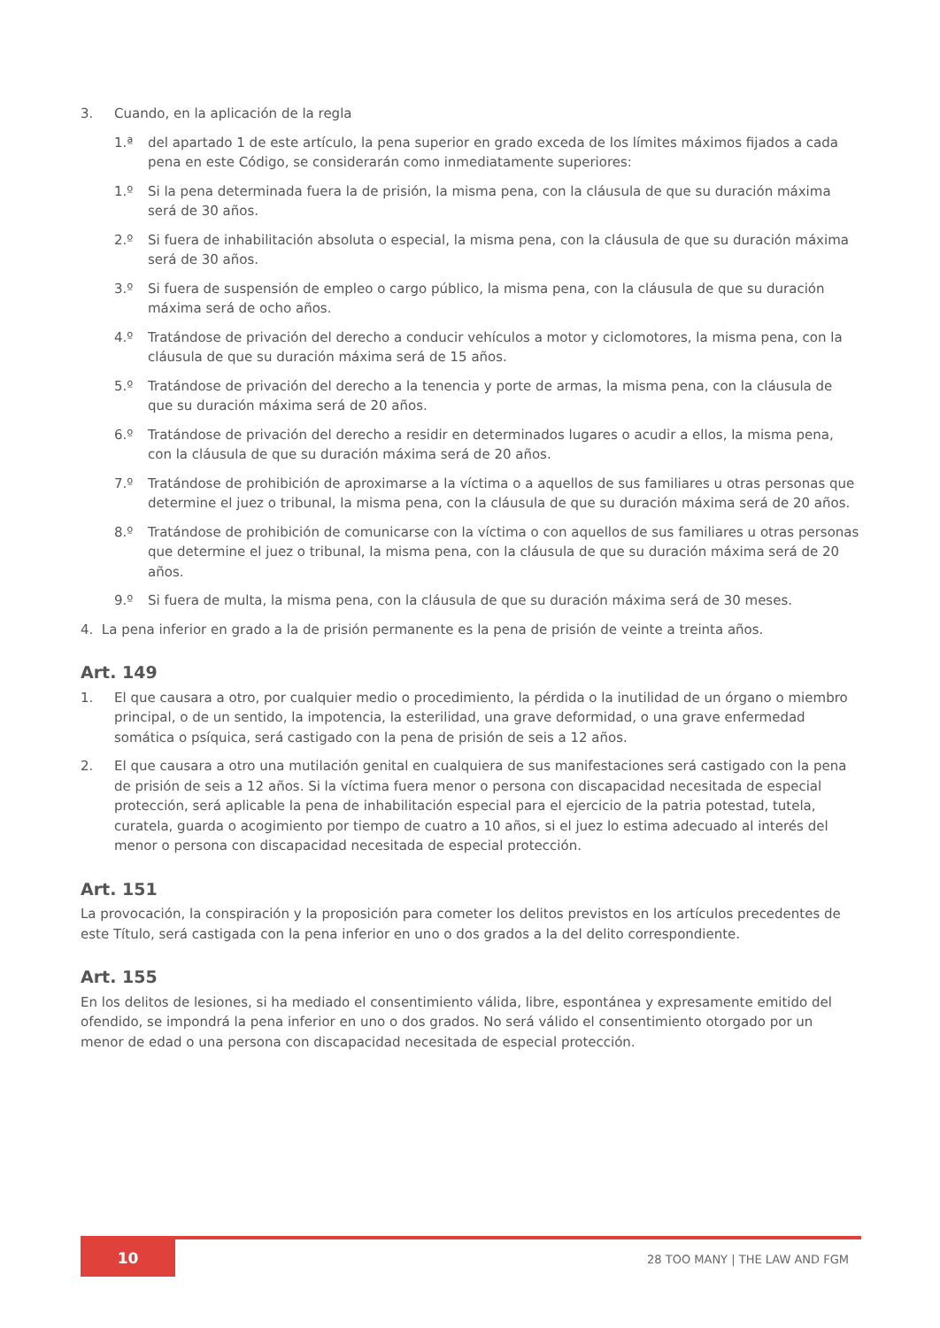3. Cuando, en la aplicación de la regla
1.ª del apartado 1 de este artículo, la pena superior en grado exceda de los límites máximos fijados a cada pena en este Código, se considerarán como inmediatamente superiores:
1.º Si la pena determinada fuera la de prisión, la misma pena, con la cláusula de que su duración máxima será de 30 años.
2.º Si fuera de inhabilitación absoluta o especial, la misma pena, con la cláusula de que su duración máxima será de 30 años.
3.º Si fuera de suspensión de empleo o cargo público, la misma pena, con la cláusula de que su duración máxima será de ocho años.
4.º Tratándose de privación del derecho a conducir vehículos a motor y ciclomotores, la misma pena, con la cláusula de que su duración máxima será de 15 años.
5.º Tratándose de privación del derecho a la tenencia y porte de armas, la misma pena, con la cláusula de que su duración máxima será de 20 años.
6.º Tratándose de privación del derecho a residir en determinados lugares o acudir a ellos, la misma pena, con la cláusula de que su duración máxima será de 20 años.
7.º Tratándose de prohibición de aproximarse a la víctima o a aquellos de sus familiares u otras personas que determine el juez o tribunal, la misma pena, con la cláusula de que su duración máxima será de 20 años.
8.º Tratándose de prohibición de comunicarse con la víctima o con aquellos de sus familiares u otras personas que determine el juez o tribunal, la misma pena, con la cláusula de que su duración máxima será de 20 años.
9.º Si fuera de multa, la misma pena, con la cláusula de que su duración máxima será de 30 meses.
4. La pena inferior en grado a la de prisión permanente es la pena de prisión de veinte a treinta años.
Art. 149
1. El que causara a otro, por cualquier medio o procedimiento, la pérdida o la inutilidad de un órgano o miembro principal, o de un sentido, la impotencia, la esterilidad, una grave deformidad, o una grave enfermedad somática o psíquica, será castigado con la pena de prisión de seis a 12 años.
2. El que causara a otro una mutilación genital en cualquiera de sus manifestaciones será castigado con la pena de prisión de seis a 12 años. Si la víctima fuera menor o persona con discapacidad necesitada de especial protección, será aplicable la pena de inhabilitación especial para el ejercicio de la patria potestad, tutela, curatela, guarda o acogimiento por tiempo de cuatro a 10 años, si el juez lo estima adecuado al interés del menor o persona con discapacidad necesitada de especial protección.
Art. 151
La provocación, la conspiración y la proposición para cometer los delitos previstos en los artículos precedentes de este Título, será castigada con la pena inferior en uno o dos grados a la del delito correspondiente.
Art. 155
En los delitos de lesiones, si ha mediado el consentimiento válida, libre, espontánea y expresamente emitido del ofendido, se impondrá la pena inferior en uno o dos grados. No será válido el consentimiento otorgado por un menor de edad o una persona con discapacidad necesitada de especial protección.
10 28 TOO MANY | THE LAW AND FGM